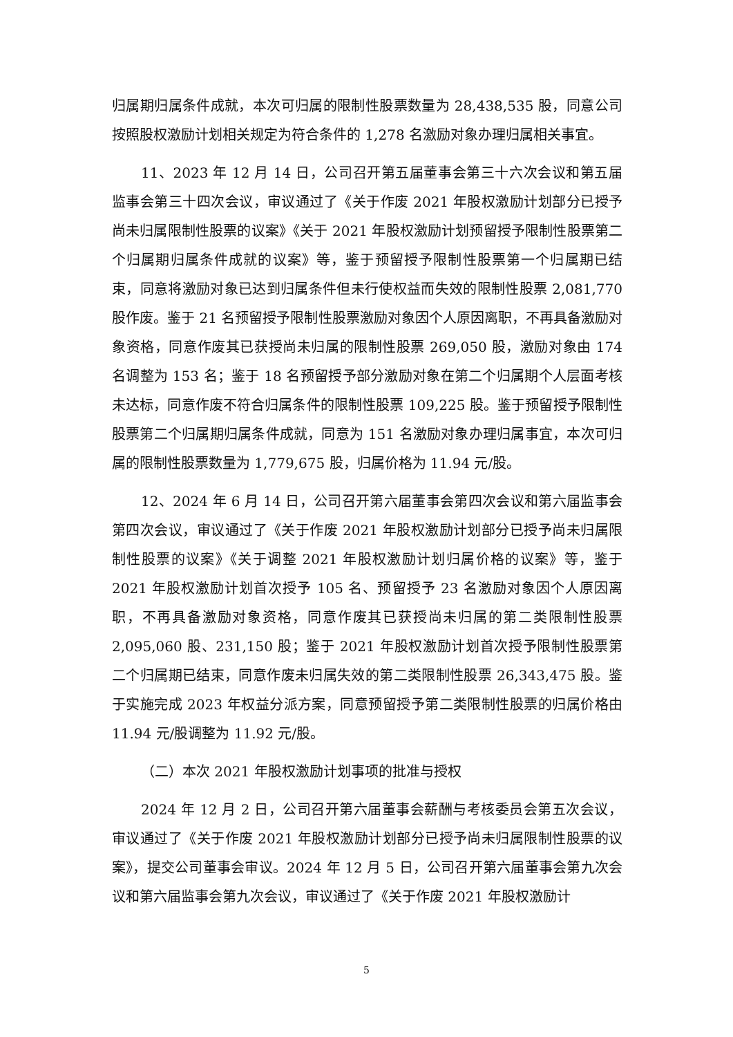归属期归属条件成就，本次可归属的限制性股票数量为 28,438,535 股，同意公司按照股权激励计划相关规定为符合条件的 1,278 名激励对象办理归属相关事宜。
11、2023 年 12 月 14 日，公司召开第五届董事会第三十六次会议和第五届监事会第三十四次会议，审议通过了《关于作废 2021 年股权激励计划部分已授予尚未归属限制性股票的议案》《关于 2021 年股权激励计划预留授予限制性股票第二个归属期归属条件成就的议案》等，鉴于预留授予限制性股票第一个归属期已结束，同意将激励对象已达到归属条件但未行使权益而失效的限制性股票 2,081,770 股作废。鉴于 21 名预留授予限制性股票激励对象因个人原因离职，不再具备激励对象资格，同意作废其已获授尚未归属的限制性股票 269,050 股，激励对象由 174 名调整为 153 名；鉴于 18 名预留授予部分激励对象在第二个归属期个人层面考核未达标，同意作废不符合归属条件的限制性股票 109,225 股。鉴于预留授予限制性股票第二个归属期归属条件成就，同意为 151 名激励对象办理归属事宜，本次可归属的限制性股票数量为 1,779,675 股，归属价格为 11.94 元/股。
12、2024 年 6 月 14 日，公司召开第六届董事会第四次会议和第六届监事会第四次会议，审议通过了《关于作废 2021 年股权激励计划部分已授予尚未归属限制性股票的议案》《关于调整 2021 年股权激励计划归属价格的议案》等，鉴于 2021 年股权激励计划首次授予 105 名、预留授予 23 名激励对象因个人原因离职，不再具备激励对象资格，同意作废其已获授尚未归属的第二类限制性股票 2,095,060 股、231,150 股；鉴于 2021 年股权激励计划首次授予限制性股票第二个归属期已结束，同意作废未归属失效的第二类限制性股票 26,343,475 股。鉴于实施完成 2023 年权益分派方案，同意预留授予第二类限制性股票的归属价格由 11.94 元/股调整为 11.92 元/股。
（二）本次 2021 年股权激励计划事项的批准与授权
2024 年 12 月 2 日，公司召开第六届董事会薪酬与考核委员会第五次会议，审议通过了《关于作废 2021 年股权激励计划部分已授予尚未归属限制性股票的议案》，提交公司董事会审议。2024 年 12 月 5 日，公司召开第六届董事会第九次会议和第六届监事会第九次会议，审议通过了《关于作废 2021 年股权激励计
5